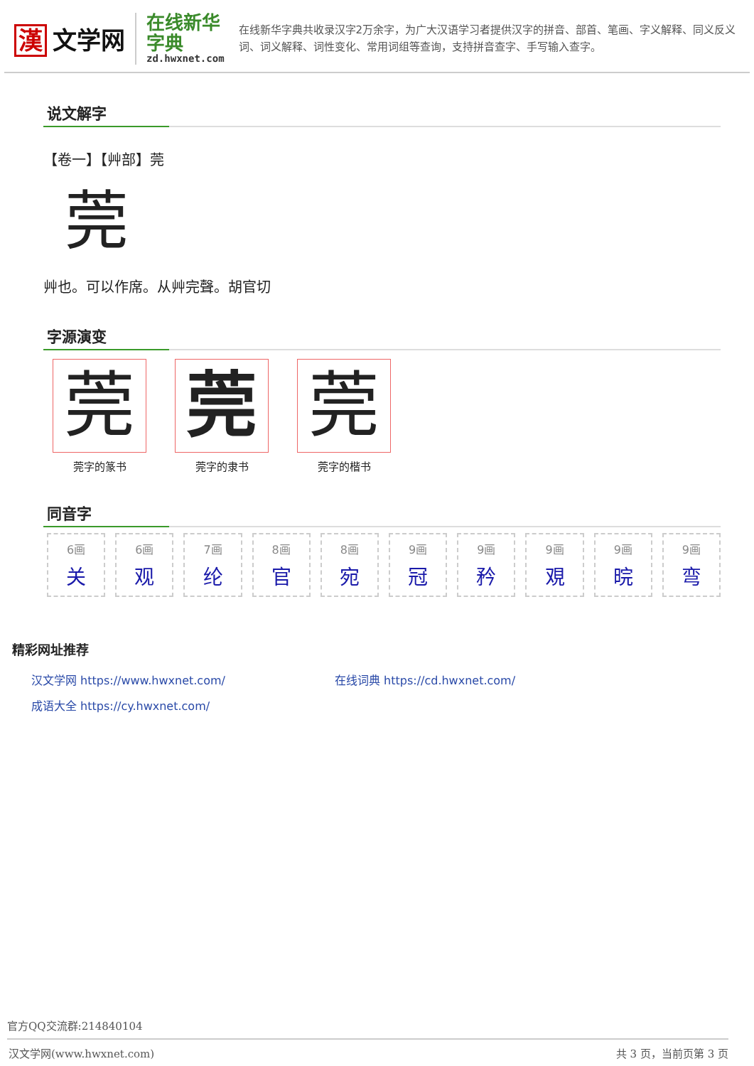漢 文学网
在线新华字典
zd.hwxnet.com
在线新华字典共收录汉字2万余字，为广大汉语学习者提供汉字的拼音、部首、笔画、字义解释、同义反义词、词义解释、词性变化、常用词组等查询，支持拼音查字、手写输入查字。
说文解字
【卷一】【艸部】莞
莞
艸也。可以作席。从艸完聲。胡官切
字源演变
莞
莞字的篆书
莞
莞字的隶书
莞
莞字的楷书
同音字
6画
关
6画
观
7画
纶
8画
官
8画
宛
9画
冠
9画
矜
9画
覌
9画
晥
9画
弯
精彩网址推荐
汉文学网 https://www.hwxnet.com/
在线词典 https://cd.hwxnet.com/
成语大全 https://cy.hwxnet.com/
官方QQ交流群:214840104
汉文学网(www.hwxnet.com) 共 3 页，当前页第 3 页